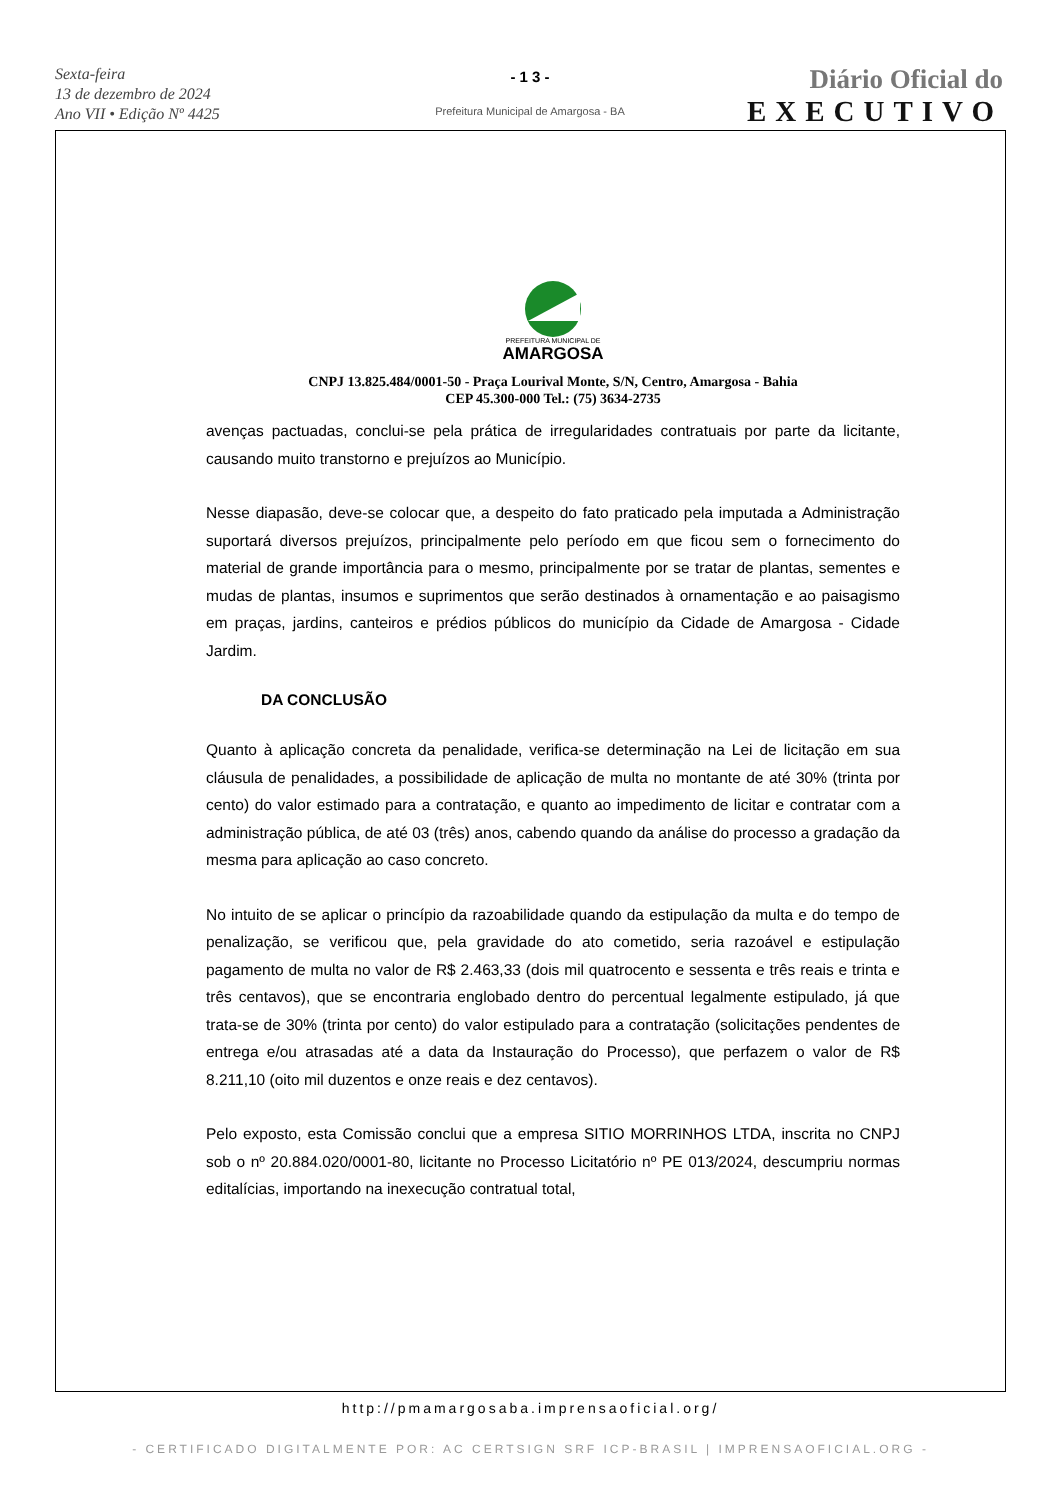Sexta-feira
13 de dezembro de 2024
Ano VII • Edição Nº 4425
- 1 3 -
Prefeitura Municipal de Amargosa - BA
Diário Oficial do
EXECUTIVO
PREFEITURA MUNICIPAL DE
AMARGOSA
CNPJ 13.825.484/0001-50 - Praça Lourival Monte, S/N, Centro, Amargosa - Bahia
CEP 45.300-000 Tel.: (75) 3634-2735
avenças pactuadas, conclui-se pela prática de irregularidades contratuais por parte da licitante, causando muito transtorno e prejuízos ao Município.
Nesse diapasão, deve-se colocar que, a despeito do fato praticado pela imputada a Administração suportará diversos prejuízos, principalmente pelo período em que ficou sem o fornecimento do material de grande importância para o mesmo, principalmente por se tratar de plantas, sementes e mudas de plantas, insumos e suprimentos que serão destinados à ornamentação e ao paisagismo em praças, jardins, canteiros e prédios públicos do município da Cidade de Amargosa - Cidade Jardim.
DA CONCLUSÃO
Quanto à aplicação concreta da penalidade, verifica-se determinação na Lei de licitação em sua cláusula de penalidades, a possibilidade de aplicação de multa no montante de até 30% (trinta por cento) do valor estimado para a contratação, e quanto ao impedimento de licitar e contratar com a administração pública, de até 03 (três) anos, cabendo quando da análise do processo a gradação da mesma para aplicação ao caso concreto.
No intuito de se aplicar o princípio da razoabilidade quando da estipulação da multa e do tempo de penalização, se verificou que, pela gravidade do ato cometido, seria razoável e estipulação pagamento de multa no valor de R$ 2.463,33 (dois mil quatrocento e sessenta e três reais e trinta e três centavos), que se encontraria englobado dentro do percentual legalmente estipulado, já que trata-se de 30% (trinta por cento) do valor estipulado para a contratação (solicitações pendentes de entrega e/ou atrasadas até a data da Instauração do Processo), que perfazem o valor de R$ 8.211,10 (oito mil duzentos e onze reais e dez centavos).
Pelo exposto, esta Comissão conclui que a empresa SITIO MORRINHOS LTDA, inscrita no CNPJ sob o nº 20.884.020/0001-80, licitante no Processo Licitatório nº PE 013/2024, descumpriu normas editalícias, importando na inexecução contratual total,
http://pmamargosaba.imprensaoficial.org/
- CERTIFICADO DIGITALMENTE POR: AC CERTSIGN SRF ICP-BRASIL | IMPRENSAOFICIAL.ORG -